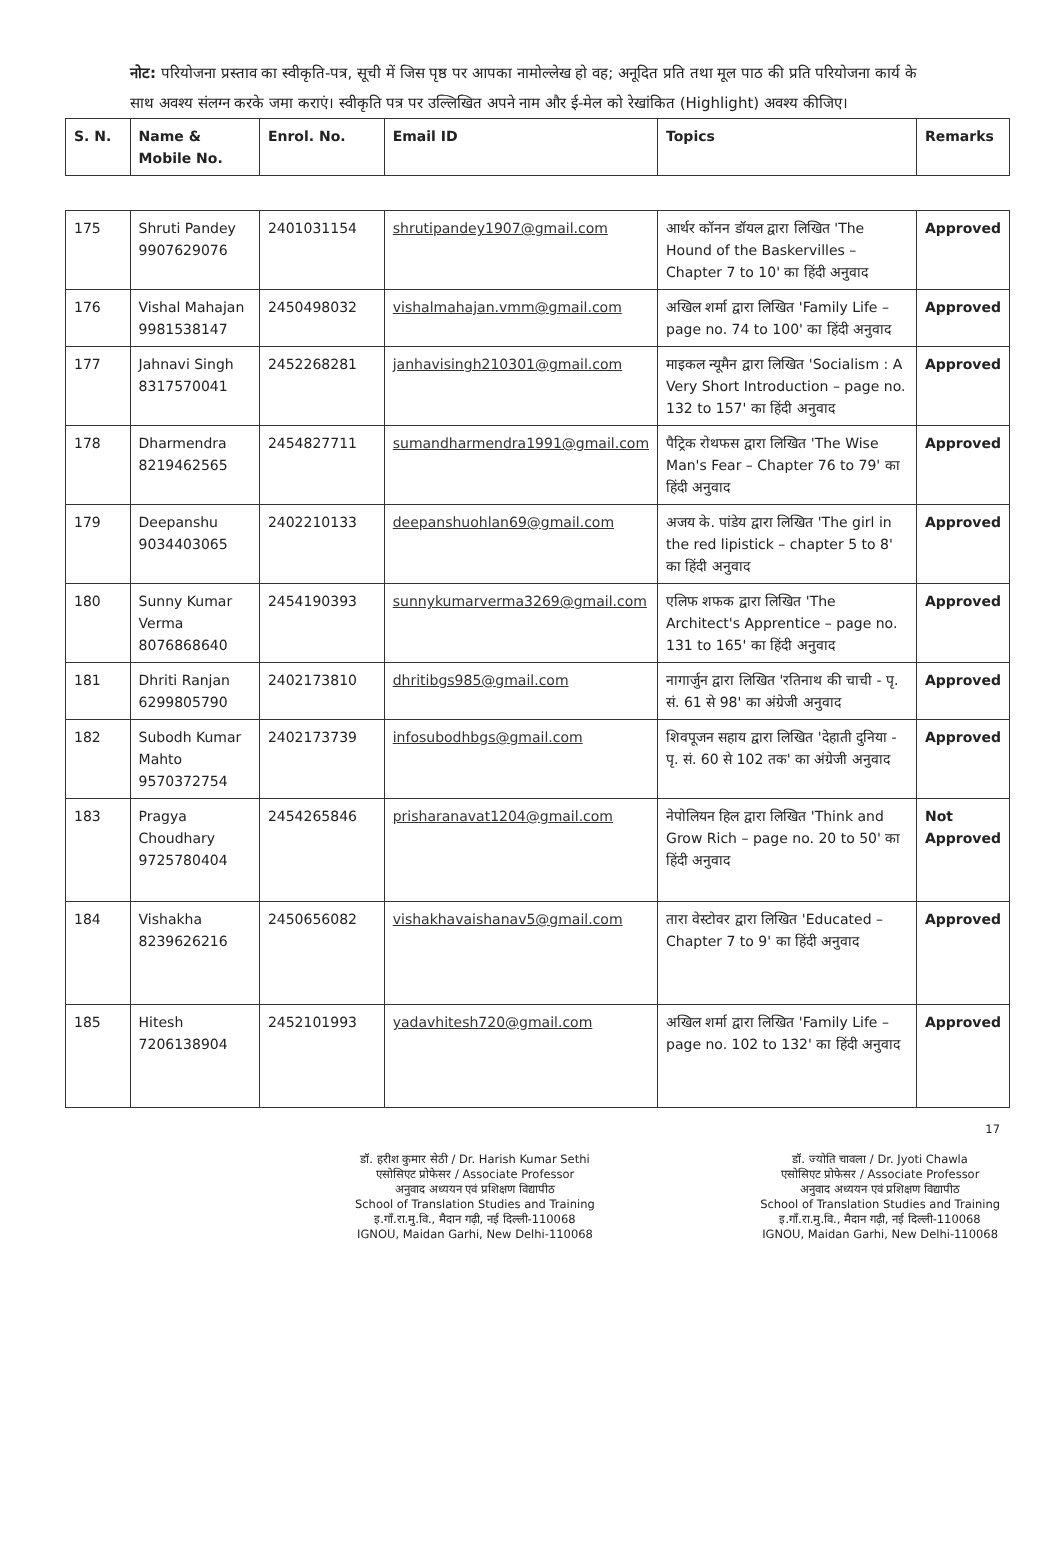नोट: परियोजना प्रस्ताव का स्वीकृति-पत्र, सूची में जिस पृष्ठ पर आपका नामोल्लेख हो वह; अनूदित प्रति तथा मूल पाठ की प्रति परियोजना कार्य के साथ अवश्य संलग्न करके जमा कराएं। स्वीकृति पत्र पर उल्लिखित अपने नाम और ई-मेल को रेखांकित (Highlight) अवश्य कीजिए।
| S. N. | Name & Mobile No. | Enrol. No. | Email ID | Topics | Remarks |
| --- | --- | --- | --- | --- | --- |
| 175 | Shruti Pandey 9907629076 | 2401031154 | shrutipandey1907@gmail.com | आर्थर कॉनन डॉयल द्वारा लिखित 'The Hound of the Baskervilles – Chapter 7 to 10' का हिंदी अनुवाद | Approved |
| 176 | Vishal Mahajan 9981538147 | 2450498032 | vishalmahajan.vmm@gmail.com | अखिल शर्मा द्वारा लिखित 'Family Life – page no. 74 to 100' का हिंदी अनुवाद | Approved |
| 177 | Jahnavi Singh 8317570041 | 2452268281 | janhavisingh210301@gmail.com | माइकल न्यूमैन द्वारा लिखित 'Socialism : A Very Short Introduction – page no. 132 to 157' का हिंदी अनुवाद | Approved |
| 178 | Dharmendra 8219462565 | 2454827711 | sumandharmendra1991@gmail.com | पैट्रिक रोथफस द्वारा लिखित 'The Wise Man's Fear – Chapter 76 to 79' का हिंदी अनुवाद | Approved |
| 179 | Deepanshu 9034403065 | 2402210133 | deepanshuohlan69@gmail.com | अजय के. पांडेय द्वारा लिखित 'The girl in the red lipistick – chapter 5 to 8' का हिंदी अनुवाद | Approved |
| 180 | Sunny Kumar Verma 8076868640 | 2454190393 | sunnykumarverma3269@gmail.com | एलिफ शफक द्वारा लिखित 'The Architect's Apprentice – page no. 131 to 165' का हिंदी अनुवाद | Approved |
| 181 | Dhriti Ranjan 6299805790 | 2402173810 | dhritibgs985@gmail.com | नागार्जुन द्वारा लिखित 'रतिनाथ की चाची - पृ. सं. 61 से 98' का अंग्रेजी अनुवाद | Approved |
| 182 | Subodh Kumar Mahto 9570372754 | 2402173739 | infosubodhbgs@gmail.com | शिवपूजन सहाय द्वारा लिखित 'देहाती दुनिया - पृ. सं. 60 से 102 तक' का अंग्रेजी अनुवाद | Approved |
| 183 | Pragya Choudhary 9725780404 | 2454265846 | prisharanavat1204@gmail.com | नेपोलियन हिल द्वारा लिखित 'Think and Grow Rich – page no. 20 to 50' का हिंदी अनुवाद | Not Approved |
| 184 | Vishakha 8239626216 | 2450656082 | vishakhavaishanav5@gmail.com | तारा वेस्टोवर द्वारा लिखित 'Educated – Chapter 7 to 9' का हिंदी अनुवाद | Approved |
| 185 | Hitesh 7206138904 | 2452101993 | yadavhitesh720@gmail.com | अखिल शर्मा द्वारा लिखित 'Family Life – page no. 102 to 132' का हिंदी अनुवाद | Approved |
डॉ. हरीश कुमार सेठी / Dr. Harish Kumar Sethi
एसोसिएट प्रोफेसर / Associate Professor
अनुवाद अध्ययन एवं प्रशिक्षण विद्यापीठ
School of Translation Studies and Training
इ.गाँ.रा.मु.वि., मैदान गढ़ी, नई दिल्ली-110068
IGNOU, Maidan Garhi, New Delhi-110068
17
डॉ. ज्योति चावला / Dr. Jyoti Chawla
एसोसिएट प्रोफेसर / Associate Professor
अनुवाद अध्ययन एवं प्रशिक्षण विद्यापीठ
School of Translation Studies and Training
इ.गाँ.रा.मु.वि., मैदान गढ़ी, नई दिल्ली-110068
IGNOU, Maidan Garhi, New Delhi-110068